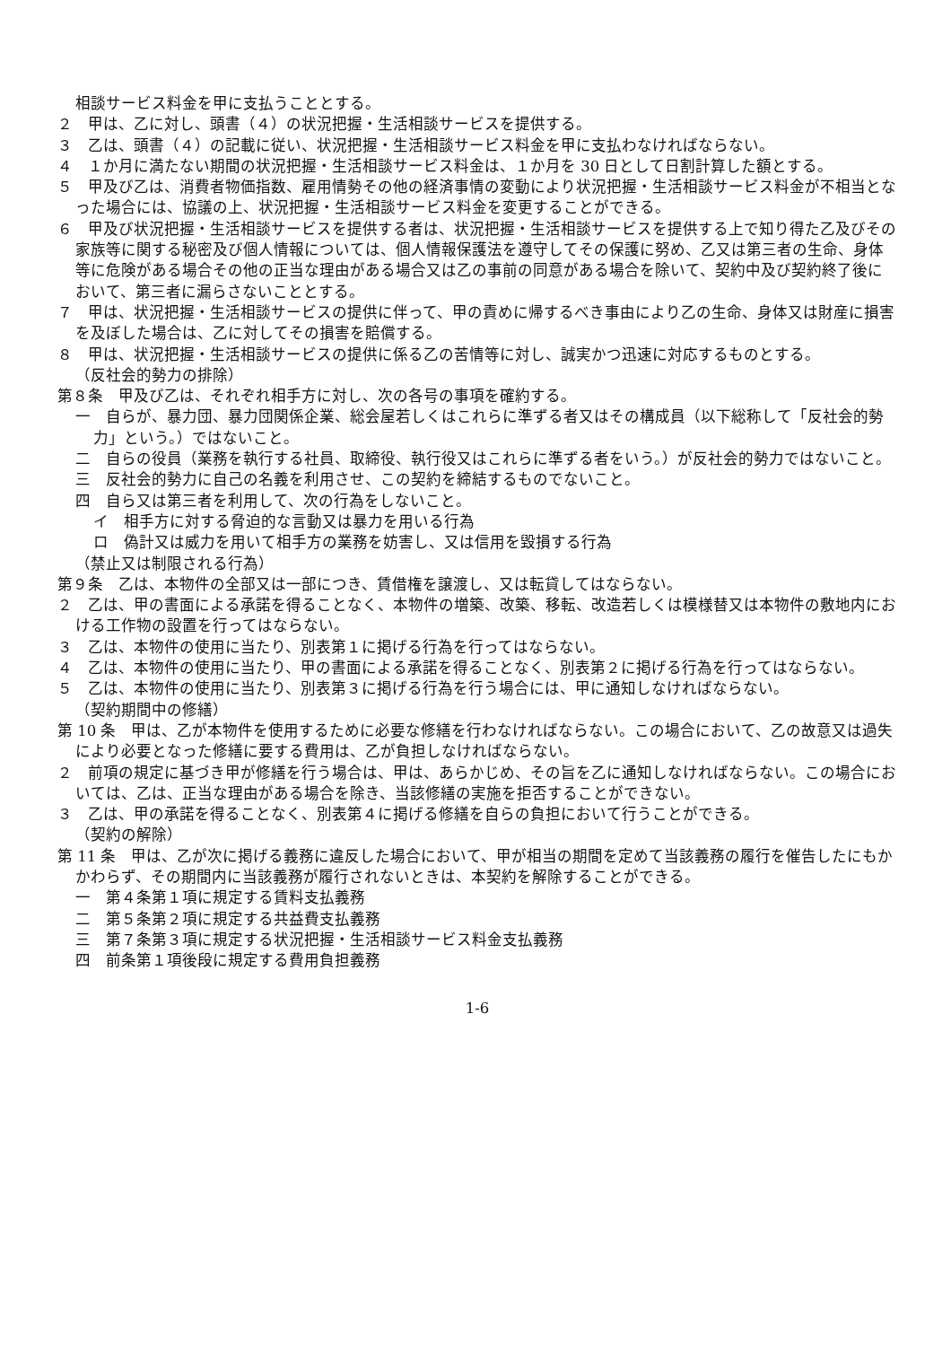相談サービス料金を甲に支払うこととする。
２　甲は、乙に対し、頭書（４）の状況把握・生活相談サービスを提供する。
３　乙は、頭書（４）の記載に従い、状況把握・生活相談サービス料金を甲に支払わなければならない。
４　１か月に満たない期間の状況把握・生活相談サービス料金は、１か月を 30 日として日割計算した額とする。
５　甲及び乙は、消費者物価指数、雇用情勢その他の経済事情の変動により状況把握・生活相談サービス料金が不相当となった場合には、協議の上、状況把握・生活相談サービス料金を変更することができる。
６　甲及び状況把握・生活相談サービスを提供する者は、状況把握・生活相談サービスを提供する上で知り得た乙及びその家族等に関する秘密及び個人情報については、個人情報保護法を遵守してその保護に努め、乙又は第三者の生命、身体等に危険がある場合その他の正当な理由がある場合又は乙の事前の同意がある場合を除いて、契約中及び契約終了後において、第三者に漏らさないこととする。
７　甲は、状況把握・生活相談サービスの提供に伴って、甲の責めに帰するべき事由により乙の生命、身体又は財産に損害を及ぼした場合は、乙に対してその損害を賠償する。
８　甲は、状況把握・生活相談サービスの提供に係る乙の苦情等に対し、誠実かつ迅速に対応するものとする。
（反社会的勢力の排除）
第８条　甲及び乙は、それぞれ相手方に対し、次の各号の事項を確約する。
一　自らが、暴力団、暴力団関係企業、総会屋若しくはこれらに準ずる者又はその構成員（以下総称して「反社会的勢力」という。）ではないこと。
二　自らの役員（業務を執行する社員、取締役、執行役又はこれらに準ずる者をいう。）が反社会的勢力ではないこと。
三　反社会的勢力に自己の名義を利用させ、この契約を締結するものでないこと。
四　自ら又は第三者を利用して、次の行為をしないこと。
イ　相手方に対する脅迫的な言動又は暴力を用いる行為
ロ　偽計又は威力を用いて相手方の業務を妨害し、又は信用を毀損する行為
（禁止又は制限される行為）
第９条　乙は、本物件の全部又は一部につき、賃借権を譲渡し、又は転貸してはならない。
２　乙は、甲の書面による承諾を得ることなく、本物件の増築、改築、移転、改造若しくは模様替又は本物件の敷地内における工作物の設置を行ってはならない。
３　乙は、本物件の使用に当たり、別表第１に掲げる行為を行ってはならない。
４　乙は、本物件の使用に当たり、甲の書面による承諾を得ることなく、別表第２に掲げる行為を行ってはならない。
５　乙は、本物件の使用に当たり、別表第３に掲げる行為を行う場合には、甲に通知しなければならない。
（契約期間中の修繕）
第 10 条　甲は、乙が本物件を使用するために必要な修繕を行わなければならない。この場合において、乙の故意又は過失により必要となった修繕に要する費用は、乙が負担しなければならない。
２　前項の規定に基づき甲が修繕を行う場合は、甲は、あらかじめ、その旨を乙に通知しなければならない。この場合においては、乙は、正当な理由がある場合を除き、当該修繕の実施を拒否することができない。
３　乙は、甲の承諾を得ることなく、別表第４に掲げる修繕を自らの負担において行うことができる。
（契約の解除）
第 11 条　甲は、乙が次に掲げる義務に違反した場合において、甲が相当の期間を定めて当該義務の履行を催告したにもかかわらず、その期間内に当該義務が履行されないときは、本契約を解除することができる。
一　第４条第１項に規定する賃料支払義務
二　第５条第２項に規定する共益費支払義務
三　第７条第３項に規定する状況把握・生活相談サービス料金支払義務
四　前条第１項後段に規定する費用負担義務
1-6